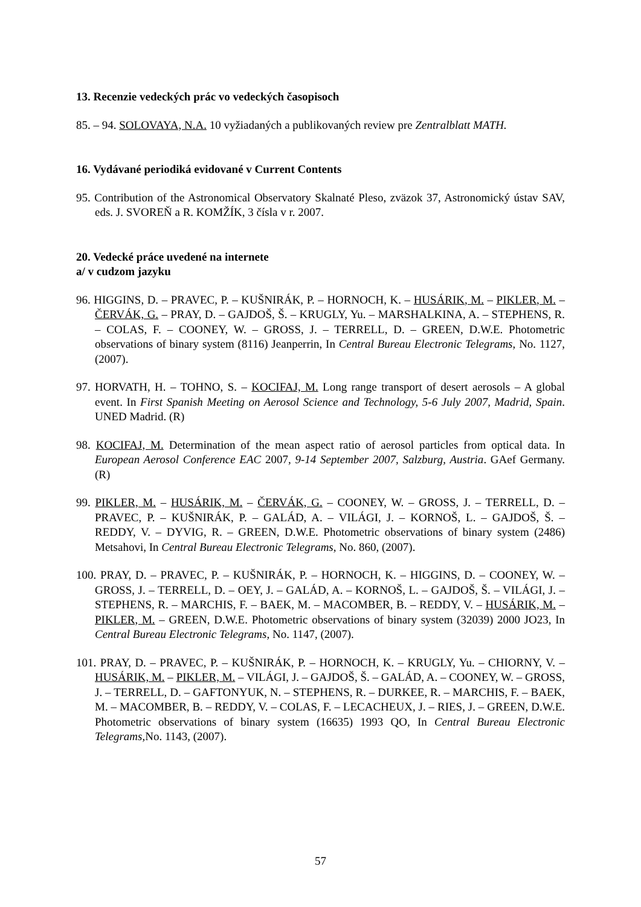13. Recenzie vedeckých prác vo vedeckých časopisoch
85. – 94. SOLOVAYA, N.A. 10 vyžiadaných a publikovaných review pre Zentralblatt MATH.
16. Vydávané periodiká evidované v Current Contents
95. Contribution of the Astronomical Observatory Skalnaté Pleso, zväzok 37, Astronomický ústav SAV, eds. J. SVOREŇ a R. KOMŽÍK, 3 čísla v r. 2007.
20. Vedecké práce uvedené na internete
a/ v cudzom jazyku
96. HIGGINS, D. – PRAVEC, P. – KUŠNIRÁK, P. – HORNOCH, K. – HUSÁRIK, M. – PIKLER, M. – ČERVÁK, G. – PRAY, D. – GAJDOŠ, Š. – KRUGLY, Yu. – MARSHALKINA, A. – STEPHENS, R. – COLAS, F. – COONEY, W. – GROSS, J. – TERRELL, D. – GREEN, D.W.E. Photometric observations of binary system (8116) Jeanperrin, In Central Bureau Electronic Telegrams, No. 1127, (2007).
97. HORVATH, H. – TOHNO, S. – KOCIFAJ, M. Long range transport of desert aerosols – A global event. In First Spanish Meeting on Aerosol Science and Technology, 5-6 July 2007, Madrid, Spain. UNED Madrid. (R)
98. KOCIFAJ, M. Determination of the mean aspect ratio of aerosol particles from optical data. In European Aerosol Conference EAC 2007, 9-14 September 2007, Salzburg, Austria. GAef Germany. (R)
99. PIKLER, M. – HUSÁRIK, M. – ČERVÁK, G. – COONEY, W. – GROSS, J. – TERRELL, D. – PRAVEC, P. – KUŠNIRÁK, P. – GALÁD, A. – VILÁGI, J. – KORNOŠ, L. – GAJDOŠ, Š. – REDDY, V. – DYVIG, R. – GREEN, D.W.E. Photometric observations of binary system (2486) Metsahovi, In Central Bureau Electronic Telegrams, No. 860, (2007).
100. PRAY, D. – PRAVEC, P. – KUŠNIRÁK, P. – HORNOCH, K. – HIGGINS, D. – COONEY, W. – GROSS, J. – TERRELL, D. – OEY, J. – GALÁD, A. – KORNOŠ, L. – GAJDOŠ, Š. – VILÁGI, J. – STEPHENS, R. – MARCHIS, F. – BAEK, M. – MACOMBER, B. – REDDY, V. – HUSÁRIK, M. – PIKLER, M. – GREEN, D.W.E. Photometric observations of binary system (32039) 2000 JO23, In Central Bureau Electronic Telegrams, No. 1147, (2007).
101. PRAY, D. – PRAVEC, P. – KUŠNIRÁK, P. – HORNOCH, K. – KRUGLY, Yu. – CHIORNY, V. – HUSÁRIK, M. – PIKLER, M. – VILÁGI, J. – GAJDOŠ, Š. – GALÁD, A. – COONEY, W. – GROSS, J. – TERRELL, D. – GAFTONYUK, N. – STEPHENS, R. – DURKEE, R. – MARCHIS, F. – BAEK, M. – MACOMBER, B. – REDDY, V. – COLAS, F. – LECACHEUX, J. – RIES, J. – GREEN, D.W.E. Photometric observations of binary system (16635) 1993 QO, In Central Bureau Electronic Telegrams, No. 1143, (2007).
57